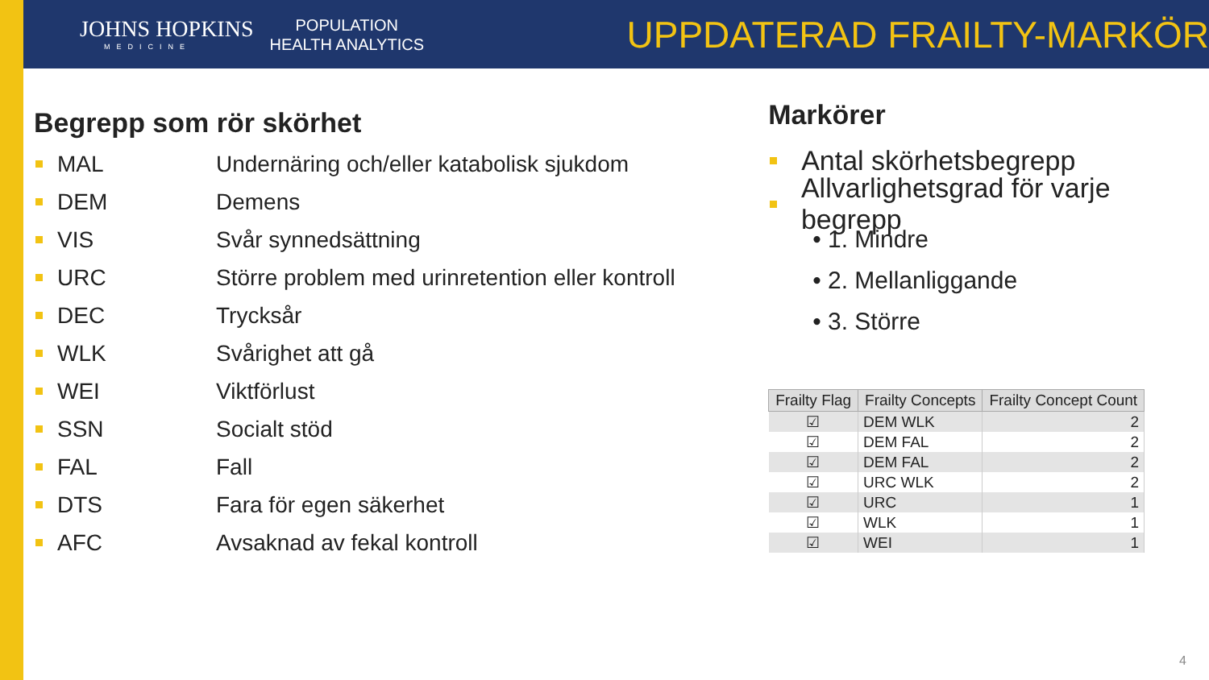JOHNS HOPKINS
MEDICINE
POPULATION
HEALTH ANALYTICS
UPPDATERAD FRAILTY-MARKÖR
Begrepp som rör skörhet
MAL Undernäring och/eller katabolisk sjukdom
DEM Demens
VIS Svår synnedsättning
URC Större problem med urinretention eller kontroll
DEC Trycksår
WLK Svårighet att gå
WEI Viktförlust
SSN Socialt stöd
FAL Fall
DTS Fara för egen säkerhet
AFC Avsaknad av fekal kontroll
Markörer
Antal skörhetsbegrepp
Allvarlighetsgrad för varje begrepp
• 1. Mindre
• 2. Mellanliggande
• 3. Större
| Frailty Flag | Frailty Concepts | Frailty Concept Count |
| --- | --- | --- |
| ☑ | DEM WLK | 2 |
| ☑ | DEM FAL | 2 |
| ☑ | DEM FAL | 2 |
| ☑ | URC WLK | 2 |
| ☑ | URC | 1 |
| ☑ | WLK | 1 |
| ☑ | WEI | 1 |
4